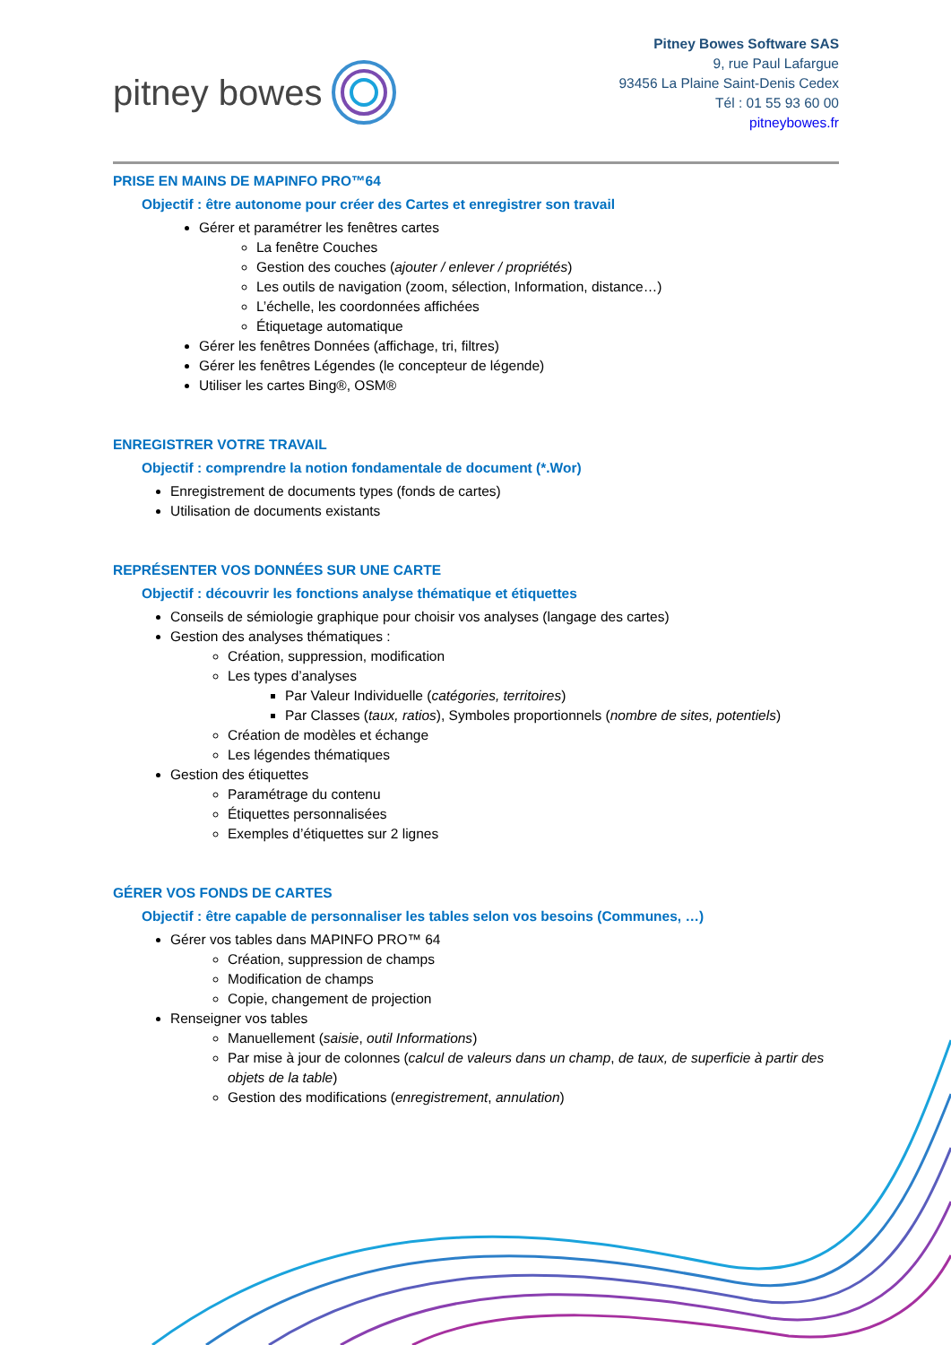pitney bowes
Pitney Bowes Software SAS
9, rue Paul Lafargue
93456 La Plaine Saint-Denis Cedex
Tél : 01 55 93 60 00
pitneybowes.fr
PRISE EN MAINS DE MAPINFO PRO™64
Objectif : être autonome pour créer des Cartes et enregistrer son travail
Gérer et paramétrer les fenêtres cartes
La fenêtre Couches
Gestion des couches (ajouter / enlever / propriétés)
Les outils de navigation (zoom, sélection, Information, distance…)
L’échelle, les coordonnées affichées
Étiquetage automatique
Gérer les fenêtres Données (affichage, tri, filtres)
Gérer les fenêtres Légendes (le concepteur de légende)
Utiliser les cartes Bing®, OSM®
ENREGISTRER VOTRE TRAVAIL
Objectif : comprendre la notion fondamentale de document (*.Wor)
Enregistrement de documents types (fonds de cartes)
Utilisation de documents existants
REPRÉSENTER VOS DONNÉES SUR UNE CARTE
Objectif : découvrir les fonctions analyse thématique et étiquettes
Conseils de sémiologie graphique pour choisir vos analyses (langage des cartes)
Gestion des analyses thématiques :
Création, suppression, modification
Les types d’analyses
Par Valeur Individuelle (catégories, territoires)
Par Classes (taux, ratios), Symboles proportionnels (nombre de sites, potentiels)
Création de modèles et échange
Les légendes thématiques
Gestion des étiquettes
Paramétrage du contenu
Étiquettes personnalisées
Exemples d’étiquettes sur 2 lignes
GÉRER VOS FONDS DE CARTES
Objectif : être capable de personnaliser les tables selon vos besoins (Communes, …)
Gérer vos tables dans MAPINFO PRO™ 64
Création, suppression de champs
Modification de champs
Copie, changement de projection
Renseigner vos tables
Manuellement (saisie, outil Informations)
Par mise à jour de colonnes (calcul de valeurs dans un champ, de taux, de superficie à partir des objets de la table)
Gestion des modifications (enregistrement, annulation)